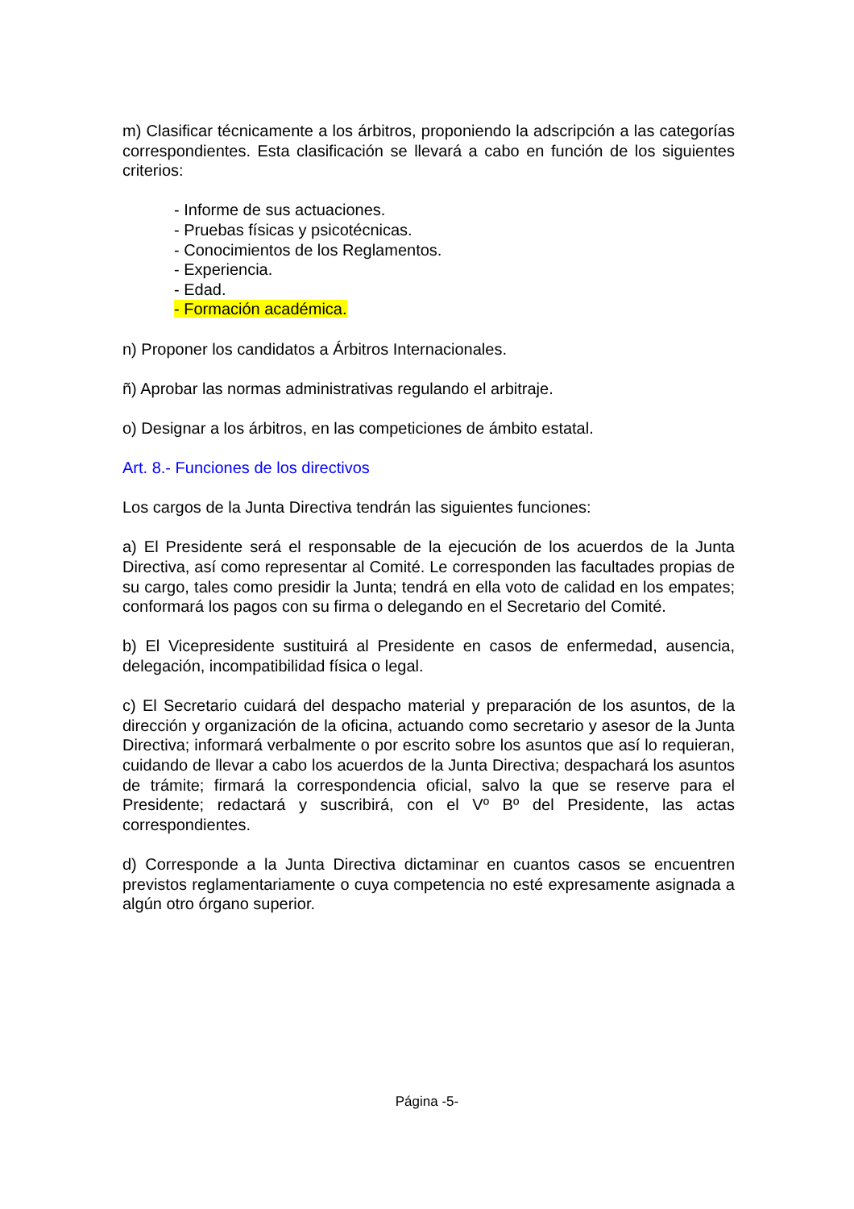m) Clasificar técnicamente a los árbitros, proponiendo la adscripción a las categorías correspondientes. Esta clasificación se llevará a cabo en función de los siguientes criterios:
- Informe de sus actuaciones.
- Pruebas físicas y psicotécnicas.
- Conocimientos de los Reglamentos.
- Experiencia.
- Edad.
- Formación académica.
n) Proponer los candidatos a Árbitros Internacionales.
ñ) Aprobar las normas administrativas regulando el arbitraje.
o) Designar a los árbitros, en las competiciones de ámbito estatal.
Art. 8.- Funciones de los directivos
Los cargos de la Junta Directiva tendrán las siguientes funciones:
a) El Presidente será el responsable de la ejecución de los acuerdos de la Junta Directiva, así como representar al Comité. Le corresponden las facultades propias de su cargo, tales como presidir la Junta; tendrá en ella voto de calidad en los empates; conformará los pagos con su firma o delegando en el Secretario del Comité.
b) El Vicepresidente sustituirá al Presidente en casos de enfermedad, ausencia, delegación, incompatibilidad física o legal.
c) El Secretario cuidará del despacho material y preparación de los asuntos, de la dirección y organización de la oficina, actuando como secretario y asesor de la Junta Directiva; informará verbalmente o por escrito sobre los asuntos que así lo requieran, cuidando de llevar a cabo los acuerdos de la Junta Directiva; despachará los asuntos de trámite; firmará la correspondencia oficial, salvo la que se reserve para el Presidente; redactará y suscribirá, con el Vº Bº del Presidente, las actas correspondientes.
d) Corresponde a la Junta Directiva dictaminar en cuantos casos se encuentren previstos reglamentariamente o cuya competencia no esté expresamente asignada a algún otro órgano superior.
Página -5-